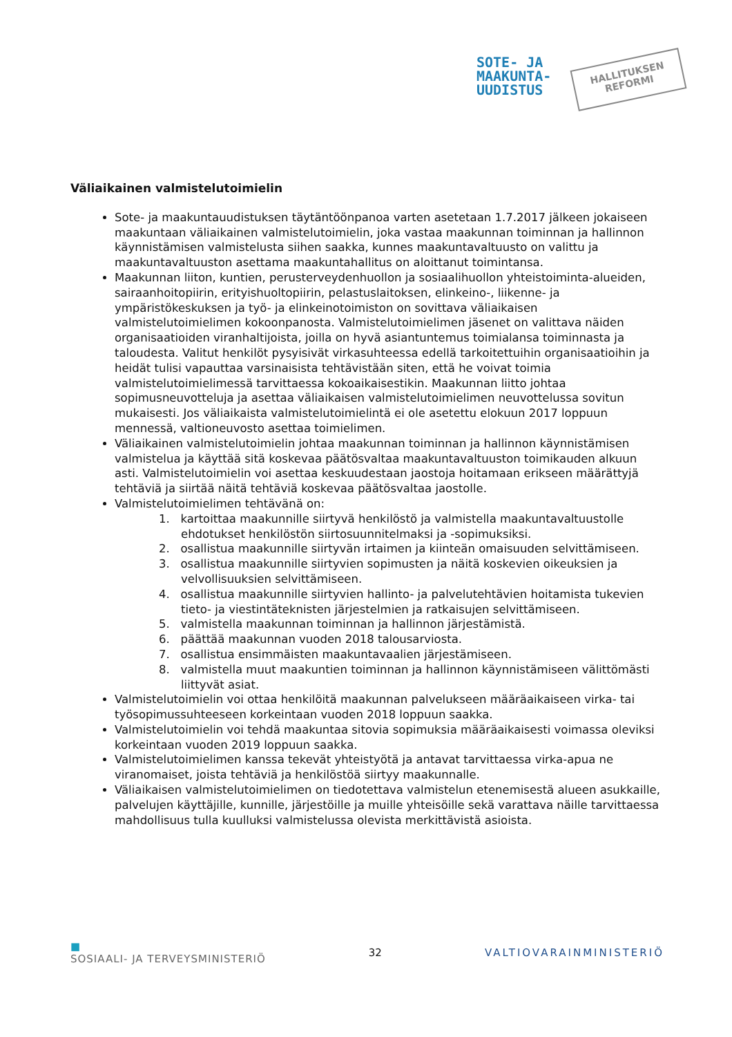SOTE- JA
MAAKUNTA-
UUDISTUS
HALLITUKSEN
REFORMI
Väliaikainen valmistelutoimielin
Sote- ja maakuntauudistuksen täytäntöönpanoa varten asetetaan 1.7.2017 jälkeen jokaiseen maakuntaan väliaikainen valmistelutoimielin, joka vastaa maakunnan toiminnan ja hallinnon käynnistämisen valmistelusta siihen saakka, kunnes maakuntavaltuusto on valittu ja maakuntavaltuuston asettama maakuntahallitus on aloittanut toimintansa.
Maakunnan liiton, kuntien, perusterveydenhuollon ja sosiaalihuollon yhteistoiminta-alueiden, sairaanhoitopiirin, erityishuoltopiirin, pelastuslaitoksen, elinkeino-, liikenne- ja ympäristökeskuksen ja työ- ja elinkeinotoimiston on sovittava väliaikaisen valmistelutoimielimen kokoonpanosta. Valmistelutoimielimen jäsenet on valittava näiden organisaatioiden viranhaltijoista, joilla on hyvä asiantuntemus toimialansa toiminnasta ja taloudesta. Valitut henkilöt pysyisivät virkasuhteessa edellä tarkoitettuihin organisaatioihin ja heidät tulisi vapauttaa varsinaisista tehtävistään siten, että he voivat toimia valmistelutoimielimessä tarvittaessa kokoaikaisestikin. Maakunnan liitto johtaa sopimusneuvotteluja ja asettaa väliaikaisen valmistelutoimielimen neuvottelussa sovitun mukaisesti. Jos väliaikaista valmistelutoimielintä ei ole asetettu elokuun 2017 loppuun mennessä, valtioneuvosto asettaa toimielimen.
Väliaikainen valmistelutoimielin johtaa maakunnan toiminnan ja hallinnon käynnistämisen valmistelua ja käyttää sitä koskevaa päätösvaltaa maakuntavaltuuston toimikauden alkuun asti. Valmistelutoimielin voi asettaa keskuudestaan jaostoja hoitamaan erikseen määrättyjä tehtäviä ja siirtää näitä tehtäviä koskevaa päätösvaltaa jaostolle.
Valmistelutoimielimen tehtävänä on:
1. kartoittaa maakunnille siirtyvä henkilöstö ja valmistella maakuntavaltuustolle ehdotukset henkilöstön siirtosuunnitelmaksi ja -sopimuksiksi.
2. osallistua maakunnille siirtyvän irtaimen ja kiinteän omaisuuden selvittämiseen.
3. osallistua maakunnille siirtyvien sopimusten ja näitä koskevien oikeuksien ja velvollisuuksien selvittämiseen.
4. osallistua maakunnille siirtyvien hallinto- ja palvelutehtävien hoitamista tukevien tieto- ja viestintäteknisten järjestelmien ja ratkaisujen selvittämiseen.
5. valmistella maakunnan toiminnan ja hallinnon järjestämistä.
6. päättää maakunnan vuoden 2018 talousarviosta.
7. osallistua ensimmäisten maakuntavaalien järjestämiseen.
8. valmistella muut maakuntien toiminnan ja hallinnon käynnistämiseen välittömästi liittyvät asiat.
Valmistelutoimielin voi ottaa henkilöitä maakunnan palvelukseen määräaikaiseen virka- tai työsopimussuhteeseen korkeintaan vuoden 2018 loppuun saakka.
Valmistelutoimielin voi tehdä maakuntaa sitovia sopimuksia määräaikaisesti voimassa oleviksi korkeintaan vuoden 2019 loppuun saakka.
Valmistelutoimielimen kanssa tekevät yhteistyötä ja antavat tarvittaessa virka-apua ne viranomaiset, joista tehtäviä ja henkilöstöä siirtyy maakunnalle.
Väliaikaisen valmistelutoimielimen on tiedotettava valmistelun etenemisestä alueen asukkaille, palvelujen käyttäjille, kunnille, järjestöille ja muille yhteisöille sekä varattava näille tarvittaessa mahdollisuus tulla kuulluksi valmistelussa olevista merkittävistä asioista.
■
SOSIAALI- JA TERVEYSMINISTERIÖ
32 VALTIOVARAINMINISTERIÖ